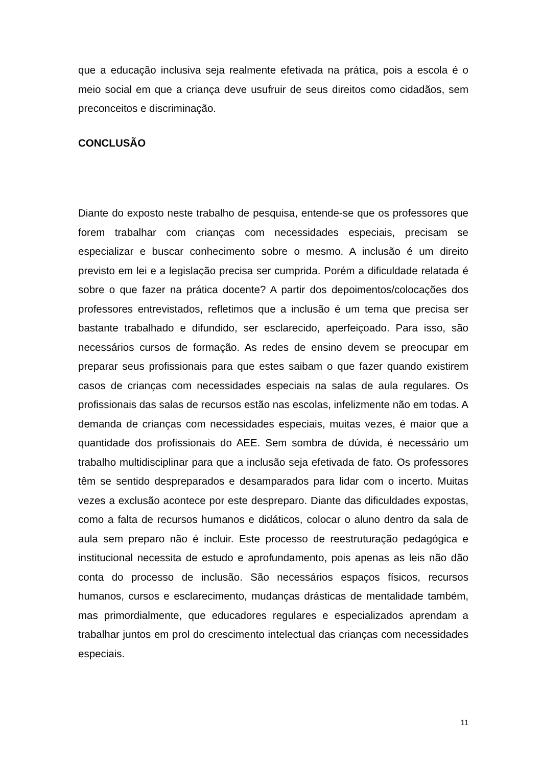que a educação inclusiva seja realmente efetivada na prática, pois a escola é o meio social em que a criança deve usufruir de seus direitos como cidadãos, sem preconceitos e discriminação.
CONCLUSÃO
Diante do exposto neste trabalho de pesquisa, entende-se que os professores que forem trabalhar com crianças com necessidades especiais, precisam se especializar e buscar conhecimento sobre o mesmo. A inclusão é um direito previsto em lei e a legislação precisa ser cumprida. Porém a dificuldade relatada é sobre o que fazer na prática docente? A partir dos depoimentos/colocações dos professores entrevistados, refletimos que a inclusão é um tema que precisa ser bastante trabalhado e difundido, ser esclarecido, aperfeiçoado. Para isso, são necessários cursos de formação. As redes de ensino devem se preocupar em preparar seus profissionais para que estes saibam o que fazer quando existirem casos de crianças com necessidades especiais na salas de aula regulares. Os profissionais das salas de recursos estão nas escolas, infelizmente não em todas. A demanda de crianças com necessidades especiais, muitas vezes, é maior que a quantidade dos profissionais do AEE. Sem sombra de dúvida, é necessário um trabalho multidisciplinar para que a inclusão seja efetivada de fato. Os professores têm se sentido despreparados e desamparados para lidar com o incerto. Muitas vezes a exclusão acontece por este despreparo. Diante das dificuldades expostas, como a falta de recursos humanos e didáticos, colocar o aluno dentro da sala de aula sem preparo não é incluir. Este processo de reestruturação pedagógica e institucional necessita de estudo e aprofundamento, pois apenas as leis não dão conta do processo de inclusão. São necessários espaços físicos, recursos humanos, cursos e esclarecimento, mudanças drásticas de mentalidade também, mas primordialmente, que educadores regulares e especializados aprendam a trabalhar juntos em prol do crescimento intelectual das crianças com necessidades especiais.
11